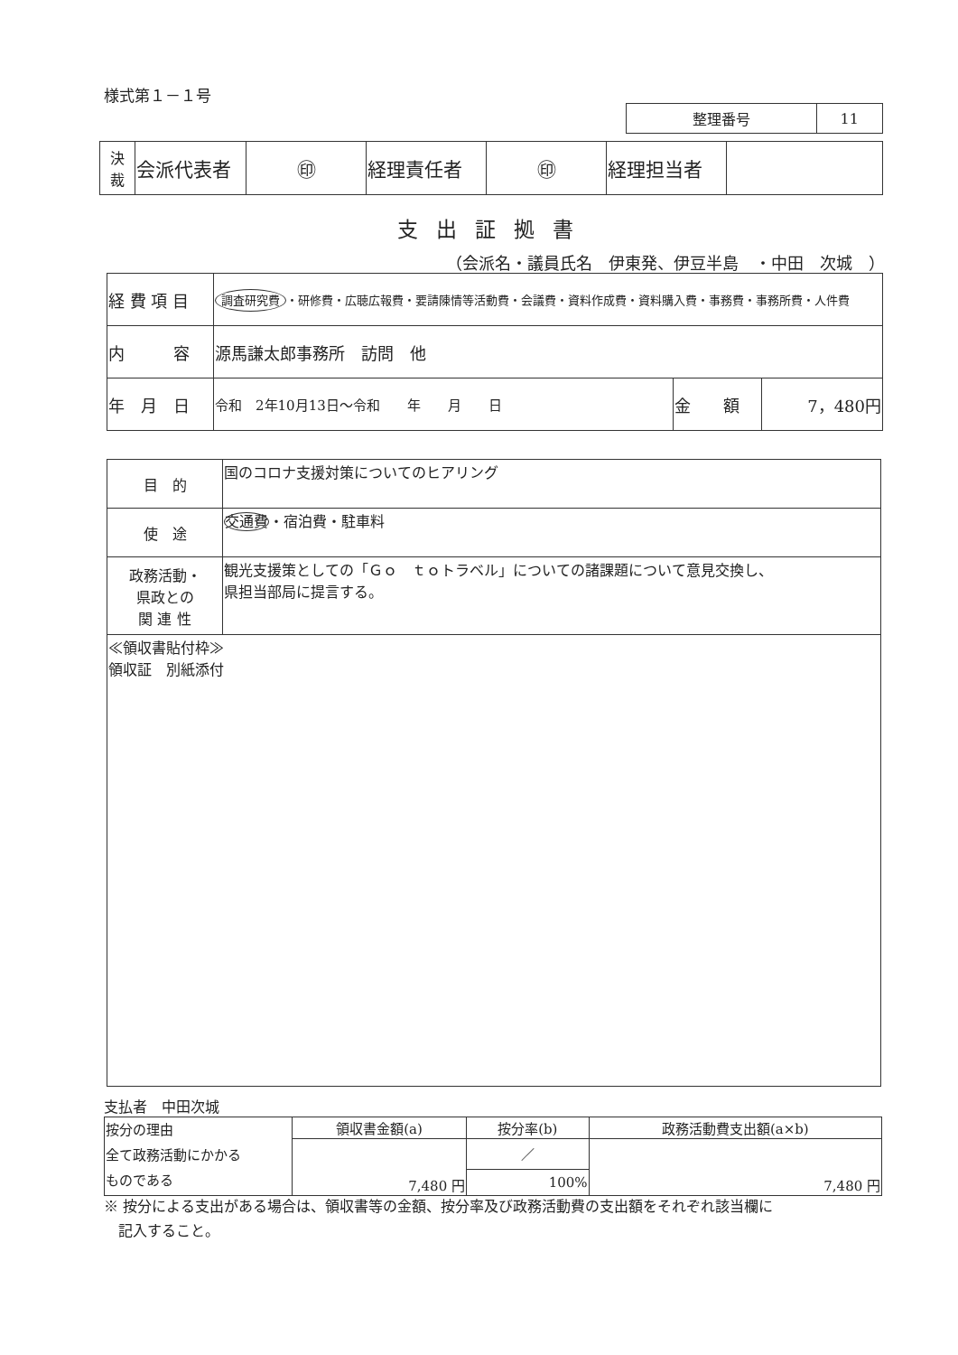様式第１－１号
| 整理番号 | 11 |
| 決 裁 | 会派代表者 | ㊞ | 経理責任者 | ㊞ | 経理担当者 | |
支出証拠書
（会派名・議員氏名　伊東発、伊豆半島　・中田　次城　）
| 経 費 項 目 | 調査研究費 ・研修費・広聴広報費・要請陳情等活動費・会議費・資料作成費・資料購入費・事務費・事務所費・人件費 | | |
| 内 容 | 源馬謙太郎事務所 訪問 他 | | |
| 年 月 日 | 令和 2年10月13日～令和 年 月 日 | 金 額 | 7，480円 |
| 目 的 | 国のコロナ支援対策についてのヒアリング |
| 使 途 | 交通費 ・宿泊費・駐車料 |
| 政務活動・ 県政との 関 連 性 | 観光支援策としての「Ｇｏ ｔｏトラベル」についての諸課題について意見交換し、 県担当部局に提言する。 |
| ≪領収書貼付枠≫ 領収証 別紙添付 | |
支払者　中田次城
| 按分の理由 全て政務活動にかかる ものである | 領収書金額(a) | 按分率(b) | 政務活動費支出額(a×b) |
| | 7,480 円 | ／ | 7,480 円 |
| | | 100% | |
※ 按分による支出がある場合は、領収書等の金額、按分率及び政務活動費の支出額をそれぞれ該当欄に
　記入すること。